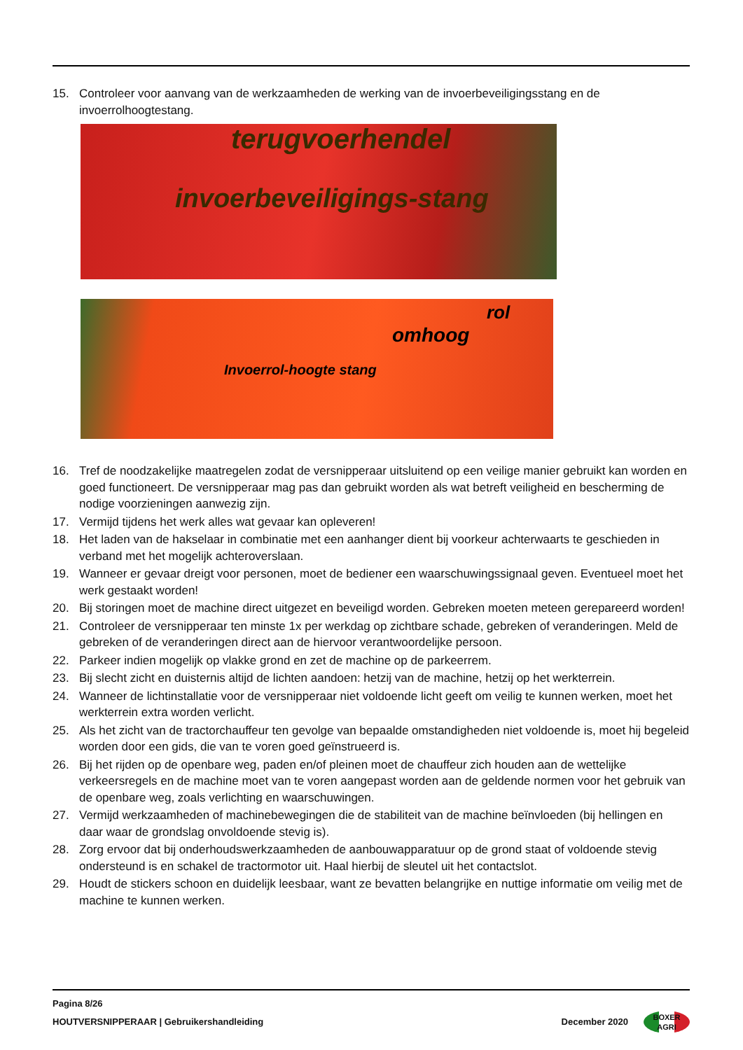15. Controleer voor aanvang van de werkzaamheden de werking van de invoerbeveiligingsstang en de invoerrolhoogtestang.
terugvoerhendel
invoerbeveiligings-stang
rol
omhoog
Invoerrol-hoogte stang
16. Tref de noodzakelijke maatregelen zodat de versnipperaar uitsluitend op een veilige manier gebruikt kan worden en goed functioneert. De versnipperaar mag pas dan gebruikt worden als wat betreft veiligheid en bescherming de nodige voorzieningen aanwezig zijn.
17. Vermijd tijdens het werk alles wat gevaar kan opleveren!
18. Het laden van de hakselaar in combinatie met een aanhanger dient bij voorkeur achterwaarts te geschieden in verband met het mogelijk achteroverslaan.
19. Wanneer er gevaar dreigt voor personen, moet de bediener een waarschuwingssignaal geven. Eventueel moet het werk gestaakt worden!
20. Bij storingen moet de machine direct uitgezet en beveiligd worden. Gebreken moeten meteen gerepareerd worden!
21. Controleer de versnipperaar ten minste 1x per werkdag op zichtbare schade, gebreken of veranderingen. Meld de gebreken of de veranderingen direct aan de hiervoor verantwoordelijke persoon.
22. Parkeer indien mogelijk op vlakke grond en zet de machine op de parkeerrem.
23. Bij slecht zicht en duisternis altijd de lichten aandoen: hetzij van de machine, hetzij op het werkterrein.
24. Wanneer de lichtinstallatie voor de versnipperaar niet voldoende licht geeft om veilig te kunnen werken, moet het werkterrein extra worden verlicht.
25. Als het zicht van de tractorchauffeur ten gevolge van bepaalde omstandigheden niet voldoende is, moet hij begeleid worden door een gids, die van te voren goed geïnstrueerd is.
26. Bij het rijden op de openbare weg, paden en/of pleinen moet de chauffeur zich houden aan de wettelijke verkeersregels en de machine moet van te voren aangepast worden aan de geldende normen voor het gebruik van de openbare weg, zoals verlichting en waarschuwingen.
27. Vermijd werkzaamheden of machinebewegingen die de stabiliteit van de machine beïnvloeden (bij hellingen en daar waar de grondslag onvoldoende stevig is).
28. Zorg ervoor dat bij onderhoudswerkzaamheden de aanbouwapparatuur op de grond staat of voldoende stevig ondersteund is en schakel de tractormotor uit. Haal hierbij de sleutel uit het contactslot.
29. Houdt de stickers schoon en duidelijk leesbaar, want ze bevatten belangrijke en nuttige informatie om veilig met de machine te kunnen werken.
Pagina 8/26
HOUTVERSNIPPERAAR | Gebruikershandleiding December 2020 BOXER
AGRI